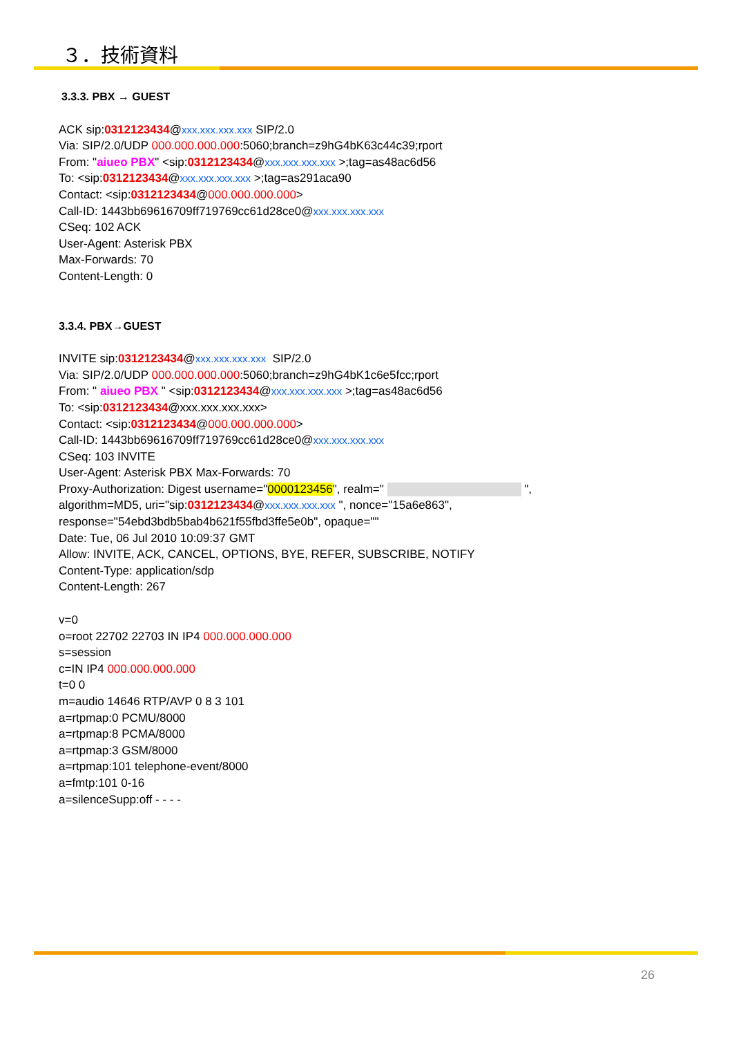３．技術資料
3.3.3. PBX → GUEST
ACK sip:0312123434@xxx.xxx.xxx.xxx SIP/2.0
Via: SIP/2.0/UDP 000.000.000.000:5060;branch=z9hG4bK63c44c39;rport
From: "aiueo PBX" <sip:0312123434@xxx.xxx.xxx.xxx >;tag=as48ac6d56
To: <sip:0312123434@xxx.xxx.xxx.xxx >;tag=as291aca90
Contact: <sip:0312123434@000.000.000.000>
Call-ID: 1443bb69616709ff719769cc61d28ce0@xxx.xxx.xxx.xxx
CSeq: 102 ACK
User-Agent: Asterisk PBX
Max-Forwards: 70
Content-Length: 0
3.3.4. PBX→GUEST
INVITE sip:0312123434@xxx.xxx.xxx.xxx SIP/2.0
Via: SIP/2.0/UDP 000.000.000.000:5060;branch=z9hG4bK1c6e5fcc;rport
From: " aiueo PBX " <sip:0312123434@xxx.xxx.xxx.xxx >;tag=as48ac6d56
To: <sip:0312123434@xxx.xxx.xxx.xxx>
Contact: <sip:0312123434@000.000.000.000>
Call-ID: 1443bb69616709ff719769cc61d28ce0@xxx.xxx.xxx.xxx
CSeq: 103 INVITE
User-Agent: Asterisk PBX Max-Forwards: 70
Proxy-Authorization: Digest username="0000123456", realm=" ",
algorithm=MD5, uri="sip:0312123434@xxx.xxx.xxx.xxx ", nonce="15a6e863",
response="54ebd3bdb5bab4b621f55fbd3ffe5e0b", opaque=""
Date: Tue, 06 Jul 2010 10:09:37 GMT
Allow: INVITE, ACK, CANCEL, OPTIONS, BYE, REFER, SUBSCRIBE, NOTIFY
Content-Type: application/sdp
Content-Length: 267
v=0
o=root 22702 22703 IN IP4 000.000.000.000
s=session
c=IN IP4 000.000.000.000
t=0 0
m=audio 14646 RTP/AVP 0 8 3 101
a=rtpmap:0 PCMU/8000
a=rtpmap:8 PCMA/8000
a=rtpmap:3 GSM/8000
a=rtpmap:101 telephone-event/8000
a=fmtp:101 0-16
a=silenceSupp:off - - - -
26